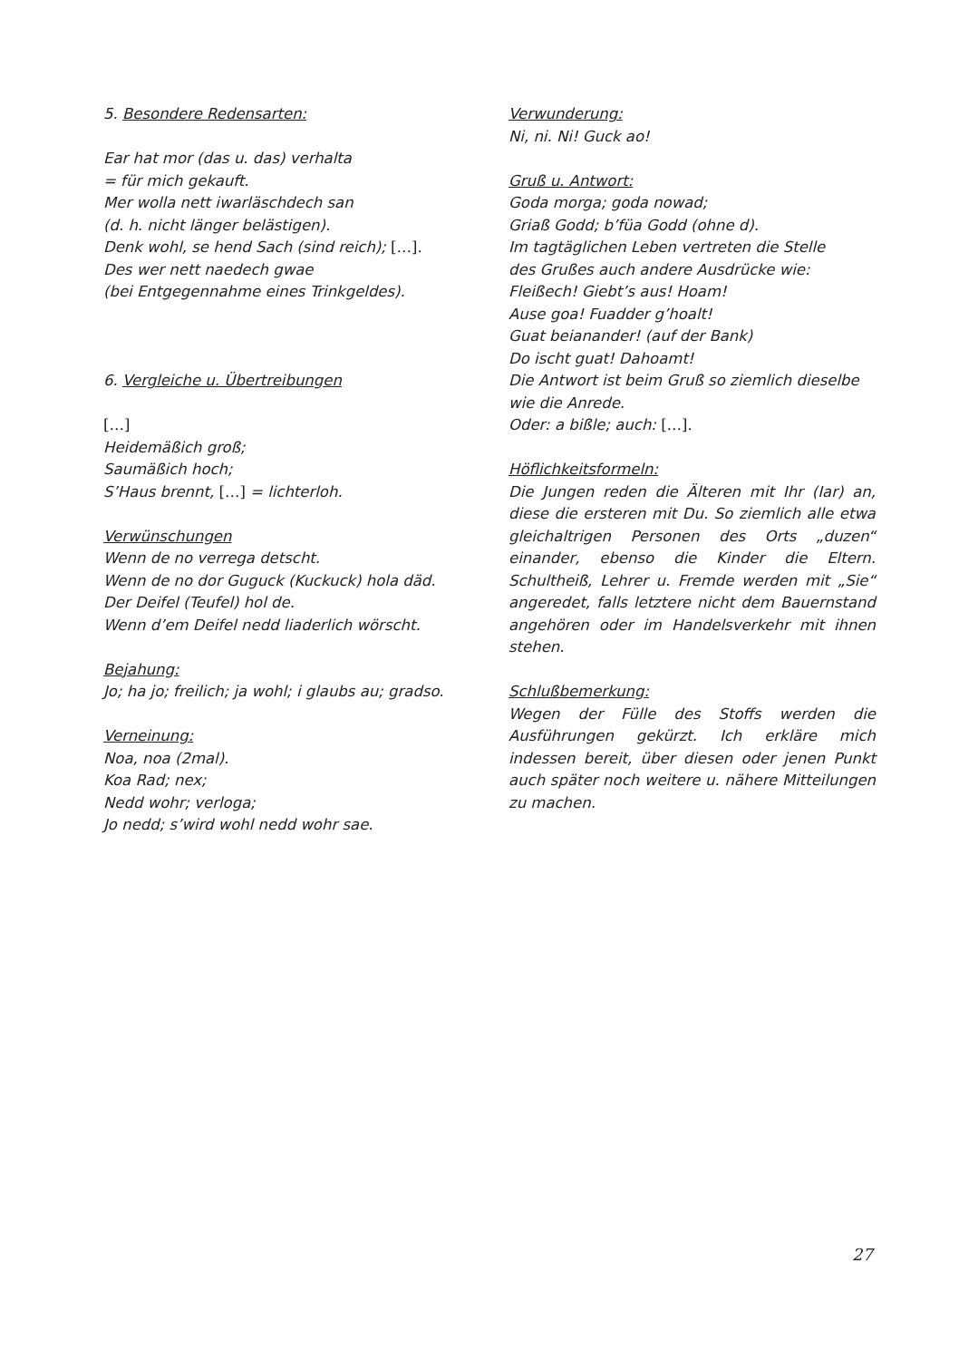5. Besondere Redensarten:
Ear hat mor (das u. das) verhalta
= für mich gekauft.
Mer wolla nett iwarläschdech san
(d. h. nicht länger belästigen).
Denk wohl, se hend Sach (sind reich); […].
Des wer nett naedech gwae
(bei Entgegennahme eines Trinkgeldes).
6. Vergleiche u. Übertreibungen
[…]
Heidemäßich groß;
Saumäßich hoch;
S’Haus brennt, […] = lichterloh.
Verwünschungen
Wenn de no verrega detscht.
Wenn de no dor Guguck (Kuckuck) hola däd.
Der Deifel (Teufel) hol de.
Wenn d’em Deifel nedd liaderlich wörscht.
Bejahung:
Jo; ha jo; freilich; ja wohl; i glaubs au; gradso.
Verneinung:
Noa, noa (2mal).
Koa Rad; nex;
Nedd wohr; verloga;
Jo nedd; s’wird wohl nedd wohr sae.
Verwunderung:
Ni, ni. Ni! Guck ao!
Gruß u. Antwort:
Goda morga; goda nowad;
Griaß Godd; b’füa Godd (ohne d).
Im tagtäglichen Leben vertreten die Stelle
des Grußes auch andere Ausdrücke wie:
Fleißech! Giebt’s aus! Hoam!
Ause goa! Fuadder g’hoalt!
Guat beianander! (auf der Bank)
Do ischt guat! Dahoamt!
Die Antwort ist beim Gruß so ziemlich dieselbe
wie die Anrede.
Oder: a bißle; auch: […].
Höflichkeitsformeln:
Die Jungen reden die Älteren mit Ihr (Iar) an, diese die ersteren mit Du. So ziemlich alle etwa gleichaltrigen Personen des Orts „duzen“ einander, ebenso die Kinder die Eltern. Schultheiß, Lehrer u. Fremde werden mit „Sie“ angeredet, falls letztere nicht dem Bauernstand angehören oder im Handelsverkehr mit ihnen stehen.
Schlußbemerkung:
Wegen der Fülle des Stoffs werden die Ausführungen gekürzt. Ich erkläre mich indessen bereit, über diesen oder jenen Punkt auch später noch weitere u. nähere Mitteilungen zu machen.
27